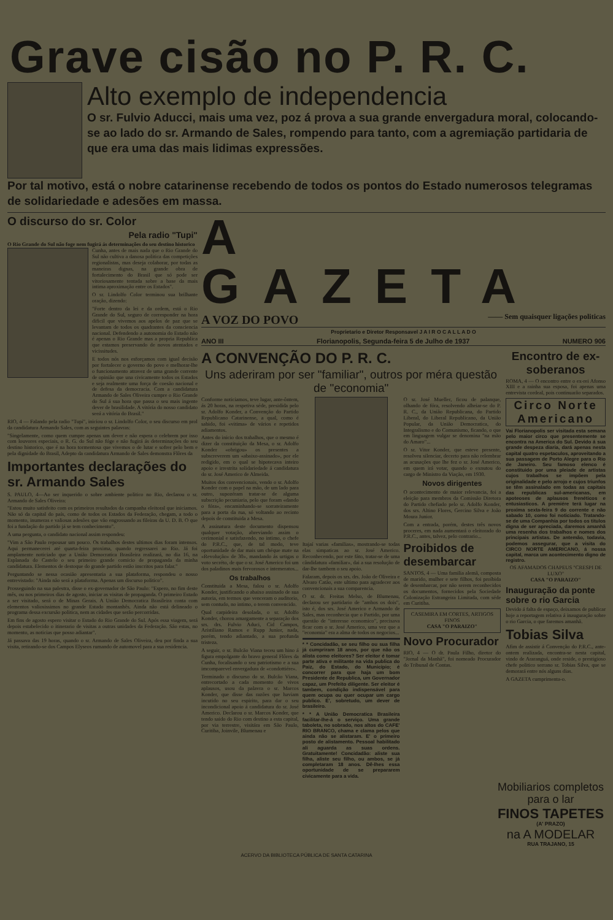Grave cisão no P. R. C.
Alto exemplo de independencia
O sr. Fulvio Aducci, mais uma vez, poz á prova a sua grande envergadura moral, colocando-se ao lado do sr. Armando de Sales, rompendo para tanto, com a agremiação partidaria de que era uma das mais lidimas expressões.
Por tal motivo, está o nobre catarinense recebendo de todos os pontos do Estado numerosos telegramas de solidariedade e adesões em massa.
O discurso do sr. Color
Pela radio "Tupi"
O Rio Grande do Sul não foge nem fugirá ás determinações do seu destino historico
Cunha, antes de mais nada que o Rio Grande do Sul não cultiva a danosa politica das competições regionalistas, mas deseja colaborar, por todas as maneiras dignas, na grande obra de fortalecimento do Brasil que só pode ser vitoriosamente tentada sobre a base da mais intima aproximação entre os Estados".
O sr. Lindolfo Color terminou sua brilhante oração, dizendo:
"Forte dentro da lei e da ordem, está o Rio Grande do Sul, seguro de corresponder na hora dificil que vivemos aos apelos de paz que se levantam de todos os quadrantes da consciencia nacional. Defendendo a autonomia do Estado não é apenas o Rio Grande mas a propria Republica que estamos preservando de novos atentados e vicissitudes.
E todos nós nos esforçamos com igual decisão por fortalecer o governo do povo e melhorar-lhe o funcionamento atravez de uma grande corrente de opinião que una civicamente todos os Estados e seja realmente uma força de coesão nacional e de defesa da democracia. Com a candidatura Armando de Sales Oliveira cumpre o Rio Grande do Sul á sua hora que passa o seu mais ingente dever de brasilidade. A vitória do nosso candidato seeá a vitória do Brasil."
RIO, 4 — Falando pela radio "Tupi", iniciou o sr. Lindolfo Color, o seu discurso em prol da candidatura Armando Sales, com as seguintes palavras:
"Singelamente, como quem cumpre apenas um dever e não espera o celebrem por isso com louvores especiais, o R. G. do Sul não fóge e não fugirá ás determinações do seu destino historico, que é na hora tormentosa que vivemos o de lutar e sofrer pelo bem e pela dignidade do Brasil, Adepto da candidatura Armando de Sales demonstra Flôres da
Importantes declarações do sr. Armando Sales
S. PAULO, 4—Ao ser inquerido o sobre ambiente politico no Rio, declarou o sr. Armando de Sales Oliveira:
"Estou muito satisfeito com os primeiros resultados da campanha eleitoral que iniciamos. Não só da capital do país, como de todos os Estados da Federação, chegam, a todo o momento, inumeras e valiosas adesões que vão engrossando as fileiras da U. D. B. O que foi a fundação do partido já se tem conhecimento".
A uma pergunta, o candidato nacional assim respondeu:
"Vim a São Paulo repousar um pouco. Os trabalhos destes ultimos dias foram intensos. Aqui permanecerei até quarta-feira proxima, quando regressarei ao Rio. Já foi amplamente noticiado que a União Democratica Brasileira realizará, no dia 16, na Esplanada do Castelo o seu primeiro grande comicio de propaganda da minha candidatura. Elementos de destoque do grande partido estão inscritos para falar."
Perguntando se nessa ocasião apresentaria a sua plataforma, respondeu o nosso entrevistado: "Ainda não será a plataforma. Apenas um discurso politico".
Prosseguindo na sua palestra, disse o ex-governador de São Paulo: "Espero, no fim deste mês, ou nos primeiros dias de agosto, iniciar as visitas de propaganda. O primeiro Estado a ser visitado, será o de Minas Gerais. A União Democratica Brasileira conta com elementos valiosissimos no grande Estado montanhês. Ainda não está delineado o programa dessa excursão politica, nem as cidades que serão percorridas.
Em fins de agosto espero visitar o Estado do Rio Grande do Sul. Após essa viagem, será depois estabelecido o itinerario de visitas a outras unidades da Federação. São estas, no momento, as noticias que posso adiantar".
Já passava das 19 horas, quando o sr. Armando de Sales Oliveira, deu por finda a sua visita, retirando-se dos Campos Elyseos rumando de automovel para a sua residencia.
A GAZETA
A VOZ DO POVO —— Sem quaisquer ligações politicas
Proprietario e Diretor Responsavel J A I R O C A L L A D O
ANO III Florianopolis, Segunda-feira 5 de Julho de 1937 NUMERO 906
A CONVENÇÃO DO P. R. C.
Uns aderiram por ser "familiar", outros por méra questão de "economia"
Conforme noticiamos, teve lugar, ante-ôntem, ás 20 horas, na respetiva séde, presidida pelo sr. Adolfo Konder, a Convenção do Partido Republicano Catarinense, a qual, como é sabido, foi «vitima» de vários e repetidos adiamentos.
Antes do inicio dos trabalhos, que o mesmo é dizer da constituição da Mesa, o sr. Adolfo Konder «obrigou» os presentes a subscreverem um «abaixo-assinado», por ele redigido, em o qual se hipotecava inteiro apoio e irrestrita solidariedade á candidatura do sr. José Americo de Almeida.
Muitos dos convencionais, vendo o sr. Adolfo Konder com o papel na mão, de um lado para outro, supozéram tratar-se de alguma subscrição pecuniaria, pelo que foram «dando o fóra», encaminhando-se sorrateiramente para a porta da rua, só voltando ao recinto depois de constituida a Mesa.
A assinatura deste documento dispensou qualquer votação, abreviando assim o cerimonial e satisfazendo, no intimo, o chefe do P.R.C., que, de tal modo, teve oportunidade de dar mais um chéque mate na «Revolução» de 30», mandando ás urtigas o voto secréto, de que o sr. José Americo foi um dos paladinos mais fervorosos e intemeratos...
Os trabalhos
Constituida a Mesa, falou o sr. Adolfo Konder, justificando o abaixo assinado de sua autoria, em termos que venceram o auditorio, sem contudo, no intimo, o terem convencido.
Qual carpideira desolada, o sr. Adolfo Konder, chorou amargamente a separação dos srs. drs. Fulvio Aduci, Cid Campos, Aristiliano Ramos e Rupp Junior, nada, porém, tendo adiantado, a sua profunda tristeza.
A seguir, o sr. Bulcão Viana teceu um hino á figura empolgante do bravo general Flôres da Cunha, focalisando o seu patriotismo e a sua imcomparevel envergadura de «condottiére».
Terminado o discurso do sr. Bulcão Viana, entrecortado a cada momento de vivos aplausos, usou da palavra o sr. Marcos Konder, que disse das razões que haviam incutido no seu espirito, para dar o seu incondicional apoio á candidatura do sr. José Americo. Declarou o sr. Marcos Konder, que tendo saido do Rio com destino a esta capital, por via terrestre, visitára em São Paulo, Curitiba, Joinvile, Blumenau e
Itajaí varias «familias», mostrando-se todas elas simpaticas ao sr. José Americo. Reconhecendo, por este fáto, tratar-se de uma cândidatura «familiar», dai a sua resolução de dar-lhe tambem o seu apoio.
Falaram, depois os srs. drs. João de Oliveira e Alvaro Catão, este ultimo para agradecer aos convencionais a sua comparencia.
O sr. dr. Freitas Melso, de Blumenau, declarou ser partidario de "ambos os dois", isto é, dos srs. José Americo e Armando de Sales, mas reconhecia que o Partido, por uma questão de "interesse economico", precisava ficar com o sr. José Americo, uma vez que a "economia" era a alma de todos os negocios...
* * Concidadão, se seu filho ou sua filha já cumpriram 18 anos, por que não os alista como eleitores? Ser eleitor é tomar parte ativa e militante na vida publica do Paiz, do Estado, do Municipio; é concorrer para que haja um bom Presidente de Republica, um Governador capaz, um Prefeito diligente. Ser eleitor é tambem, condição indispensável para quem ocupa ou quer ocupar um cargo publico. E', sobretudo, um dever de brasileiro.
* * A União Democratica Brasileira facilitar-lhe-á o serviço. Uma grande taboleta, no sobrado, nos altos do CAFE' RIO BRANCO, chama e clama pelos que ainda não se alistaram. E' o primeiro posto de alistamento. Pessoal habilitado ali aguarda as suas ordens. Gratuitamente! Concidadão: aliste sua filha, aliste seu filho, ou ambos, se já completaram 18 anos. Dê-lhes essa oportunidade de se prepararem civicamente para a vida.
O sr. José Mueller, ficou de palanque, olhando de fóra, resolvendo alheiar-se do P. R. C., da União Republicana, do Partido Liberal, do Liberal Republicano, da União Popular, da União Democratica, do Integralismo e do Comunismo, ficando, o que em linguagem vulgar se denomina "na mão do Amaro"...
O sr. Vitor Konder, que esteve presente, resolveu silenciar, decerto para não relembrar as acusações que lhe fez o sr. José Americo, em quem irá votar, quando o exnutou do cargo de Ministro da Viação, em 1930.
Novos dirigentes
O acontecimento de maior relevancia, foi a eleição para membros da Comissão Diretora do Partido chefiado pelo sr. Adolfo Konder, dos srs. Altino Flores, Gercino Silva e João Moura Junior.
Com a entrada, porém, destes três novos proceres, em nada aumentará o eleitorado do P.R.C., antes, talvez, pelo contrario...
Proibidos de desembarcar
SANTOS, 4 — Uma familia alemã, composta de marido, mulher e sete filhos, foi proíbida de desembarcar, por não serem reconhecidos os documentos, fornecidos pela Sociedade Colonização Estrangeira Limitada, com séde em Curitiba.
CASEMIRA EM CORTES, ARTIGOS FINOS
CASA "O PARAIZO"
Novo Procurador
RIO, 4 — O dr. Paula Filho, diretor do "Jornal da Manhã", foi nomeado Procurador do Tribunal de Contas.
Encontro de ex-soberanos
ROMA, 4 — O encontro entre o ex-rei Afonso XIII e a rainha sua esposa, foi apenas uma entrevista cordeal, pois continuarão separados.
Circo Norte Americano
Vai Florianopolis ser visitada esta semana pelo maior circo que presentemente se encontra na America do Sul. Devido á sua grande despeza diaria, dará apenas nesta capital quatro espetaculos, aproveitando a sua passagem de Porto Alegre para o Rio de Janeiro. Seu famoso elenco é constituido por uma pleiade de artistas cujos trabalhos se impõem pela originalidade e pelo arrojo e cujos triunfos se têm assinalado em todas as capitais das republicas sul-americanas, em apoteoses de aplausos frenéticos e entusiasticos. A premiére terá lugar na proxima sexta-feira 9 do corrente e não sabado 10, como foi noticiado. Tratando-se de uma Companhia por todos os titulos digna de ser apreciada, daremos amanhã uma resenha dos trabalhos e nomes dos principais artistas. De antemão, todavia, podemos assegurar, que a visita do CIRCO NORTE AMERICANO, á nossa capital, marca um acontecimento digno de registro.
OS AFAMADOS CHAPEUS "CRESPI DE LUXO"
CASA "O PARAIZO"
Inauguração da ponte sobre o rio Garcia
Devido á falta de espaço, deixamos de publicar hoje a reportagem relativa á inauguração sobre o rio Garcia, o que faremos amanhã.
Tobias Silva
Afim de assistir á Convenção do P.R.C., ante-ontem realizada, encontra-se nesta capital, vindo de Araranguá, onde reside, o prestigioso chefe politico serrano sr. Tobias Silva, que se demorará entre nós alguns dias.
A GAZETA cumprimenta-o.
Mobiliarios completos para o lar
FINOS TAPETES
(A' PRAZO)
na A MODELAR
RUA TRAJANO, 15
ACERVO DA BIBLIOTECA PÚBLICA DE SANTA CATARINA